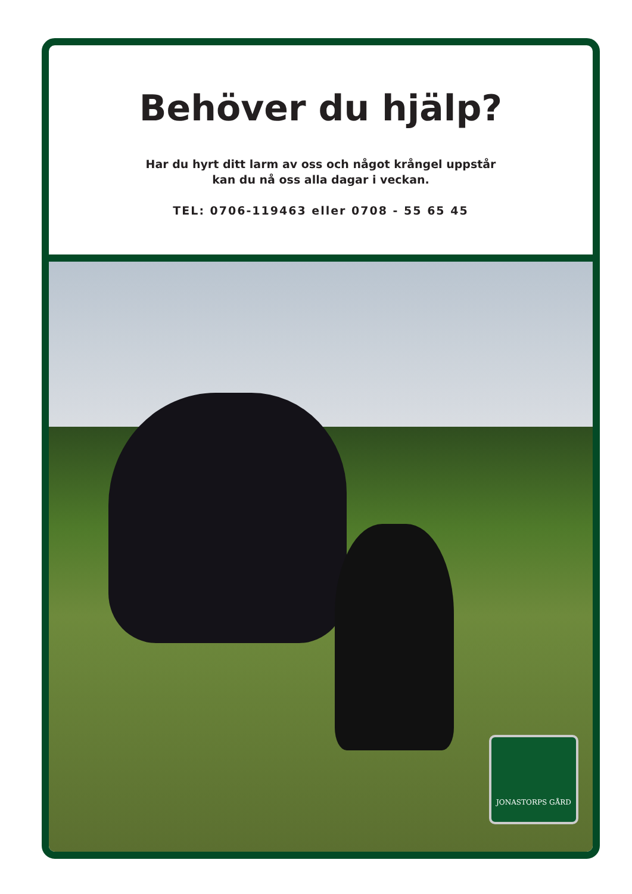Behöver du hjälp?
Har du hyrt ditt larm av oss och något krångel uppstår
kan du nå oss alla dagar i veckan.
TEL: 0706-119463 eller 0708 - 55 65 45
JONASTORPS GÅRD